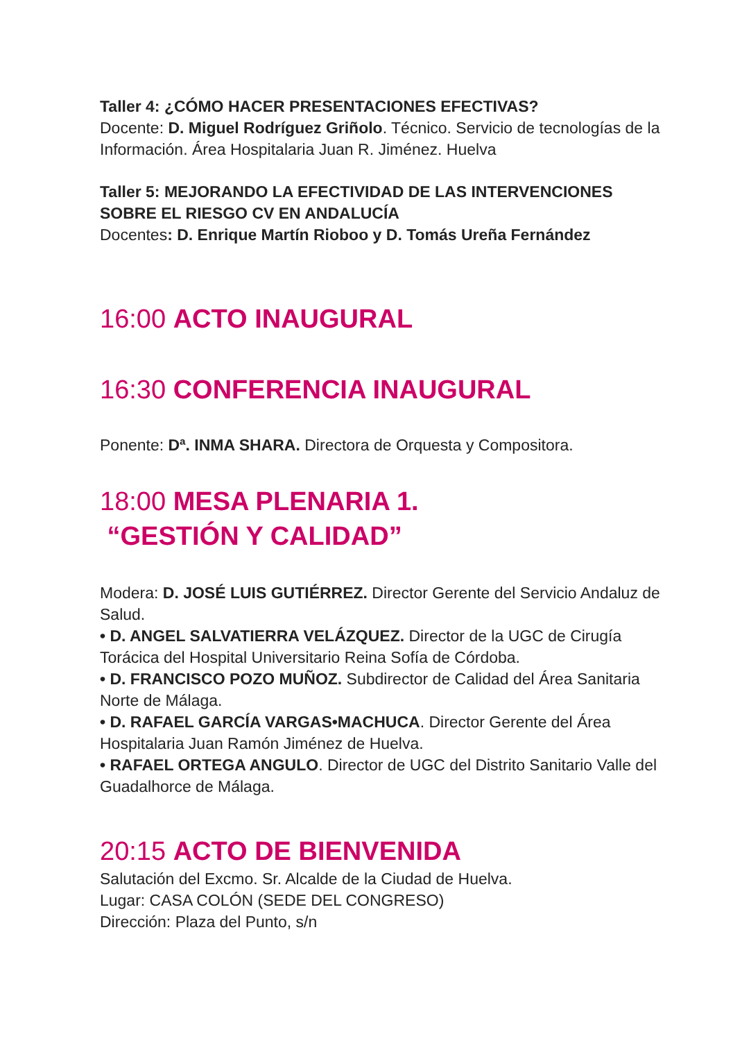Taller 4: ¿CÓMO HACER PRESENTACIONES EFECTIVAS?
Docente: D. Miguel Rodríguez Griñolo. Técnico. Servicio de tecnologías de la Información. Área Hospitalaria Juan R. Jiménez. Huelva
Taller 5: MEJORANDO LA EFECTIVIDAD DE LAS INTERVENCIONES SOBRE EL RIESGO CV EN ANDALUCÍA
Docentes: D. Enrique Martín Rioboo y D. Tomás Ureña Fernández
16:00 ACTO INAUGURAL
16:30 CONFERENCIA INAUGURAL
Ponente: Dª. INMA SHARA. Directora de Orquesta y Compositora.
18:00 MESA PLENARIA 1.
“GESTIÓN Y CALIDAD”
Modera: D. JOSÉ LUIS GUTIÉRREZ. Director Gerente del Servicio Andaluz de Salud.
• D. ANGEL SALVATIERRA VELÁZQUEZ. Director de la UGC de Cirugía Torácica del Hospital Universitario Reina Sofía de Córdoba.
• D. FRANCISCO POZO MUÑOZ. Subdirector de Calidad del Área Sanitaria Norte de Málaga.
• D. RAFAEL GARCÍA VARGAS•MACHUCA. Director Gerente del Área Hospitalaria Juan Ramón Jiménez de Huelva.
• RAFAEL ORTEGA ANGULO. Director de UGC del Distrito Sanitario Valle del Guadalhorce de Málaga.
20:15 ACTO DE BIENVENIDA
Salutación del Excmo. Sr. Alcalde de la Ciudad de Huelva.
Lugar: CASA COLÓN (SEDE DEL CONGRESO)
Dirección: Plaza del Punto, s/n